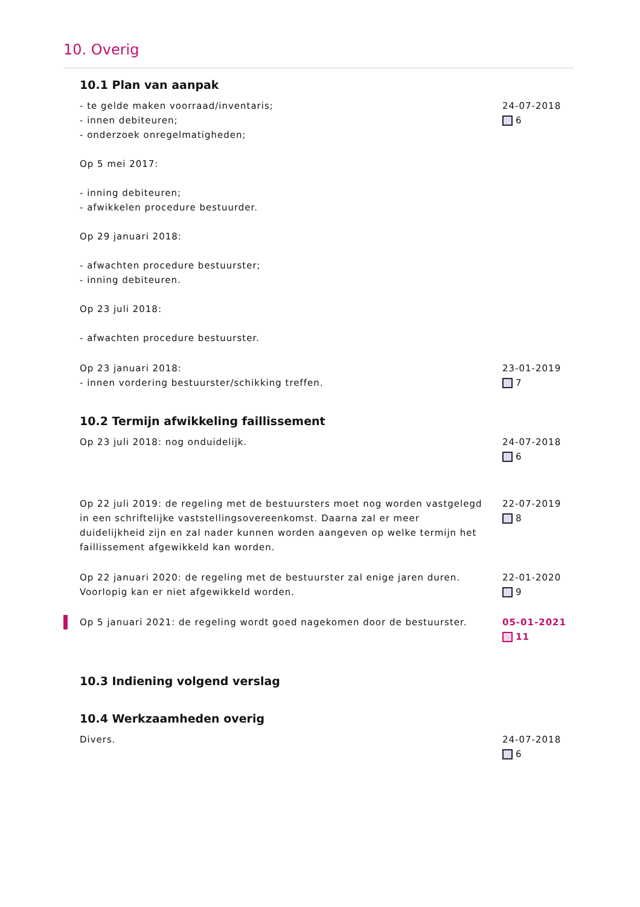10. Overig
10.1 Plan van aanpak
- te gelde maken voorraad/inventaris;
- innen debiteuren;
- onderzoek onregelmatigheden;
Op 5 mei 2017:
- inning debiteuren;
- afwikkelen procedure bestuurder.
Op 29 januari 2018:
- afwachten procedure bestuurster;
- inning debiteuren.
Op 23 juli 2018:
- afwachten procedure bestuurster.
24-07-2018
6
Op 23 januari 2018:
- innen vordering bestuurster/schikking treffen.
23-01-2019
7
10.2 Termijn afwikkeling faillissement
Op 23 juli 2018: nog onduidelijk. 24-07-2018
6
Op 22 juli 2019: de regeling met de bestuursters moet nog worden vastgelegd in een schriftelijke vaststellingsovereenkomst. Daarna zal er meer duidelijkheid zijn en zal nader kunnen worden aangeven op welke termijn het faillissement afgewikkeld kan worden.
22-07-2019
8
Op 22 januari 2020: de regeling met de bestuurster zal enige jaren duren. Voorlopig kan er niet afgewikkeld worden.
22-01-2020
9
Op 5 januari 2021: de regeling wordt goed nagekomen door de bestuurster.
05-01-2021
11
10.3 Indiening volgend verslag
10.4 Werkzaamheden overig
Divers. 24-07-2018
6